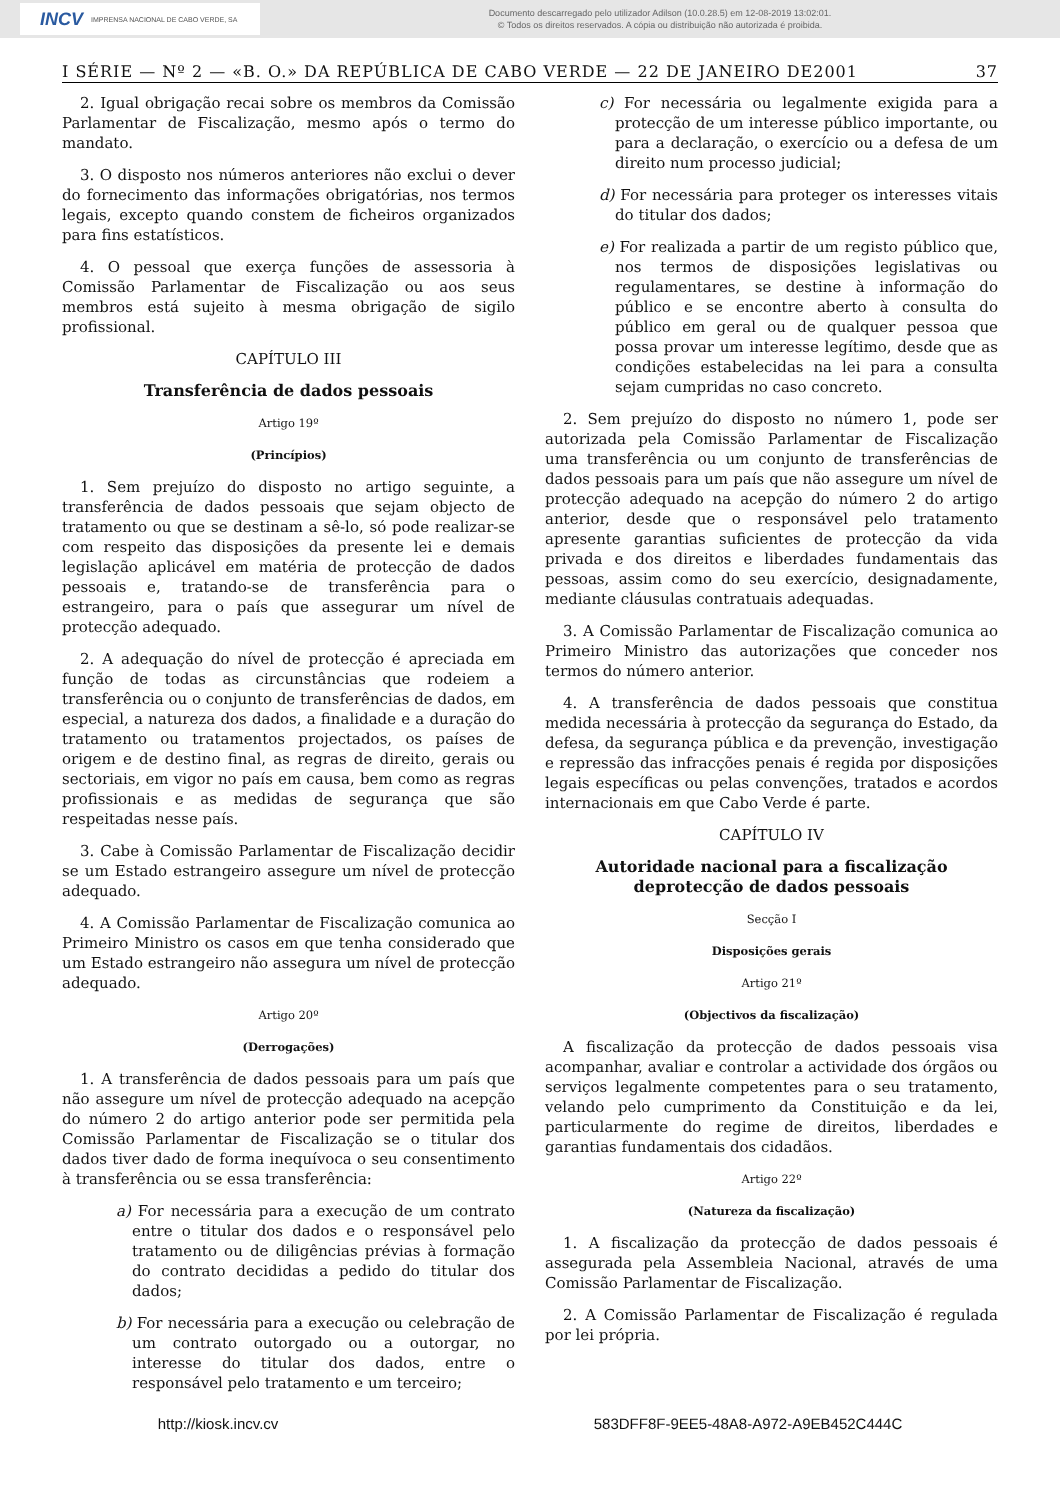INCV IMPRENSA NACIONAL DE CABO VERDE, SA
Documento descarregado pelo utilizador Adilson (10.0.28.5) em 12-08-2019 13:02:01.
© Todos os direitos reservados. A cópia ou distribuição não autorizada é proibida.
I SÉRIE — Nº 2 — «B. O.» DA REPÚBLICA DE CABO VERDE — 22 DE JANEIRO DE2001 37
2. Igual obrigação recai sobre os membros da Comissão Parlamentar de Fiscalização, mesmo após o termo do mandato.
3. O disposto nos números anteriores não exclui o dever do fornecimento das informações obrigatórias, nos termos legais, excepto quando constem de ficheiros organizados para fins estatísticos.
4. O pessoal que exerça funções de assessoria à Comissão Parlamentar de Fiscalização ou aos seus membros está sujeito à mesma obrigação de sigilo profissional.
CAPÍTULO III
Transferência de dados pessoais
Artigo 19º
(Princípios)
1. Sem prejuízo do disposto no artigo seguinte, a transferência de dados pessoais que sejam objecto de tratamento ou que se destinam a sê-lo, só pode realizar-se com respeito das disposições da presente lei e demais legislação aplicável em matéria de protecção de dados pessoais e, tratando-se de transferência para o estrangeiro, para o país que assegurar um nível de protecção adequado.
2. A adequação do nível de protecção é apreciada em função de todas as circunstâncias que rodeiem a transferência ou o conjunto de transferências de dados, em especial, a natureza dos dados, a finalidade e a duração do tratamento ou tratamentos projectados, os países de origem e de destino final, as regras de direito, gerais ou sectoriais, em vigor no país em causa, bem como as regras profissionais e as medidas de segurança que são respeitadas nesse país.
3. Cabe à Comissão Parlamentar de Fiscalização decidir se um Estado estrangeiro assegure um nível de protecção adequado.
4. A Comissão Parlamentar de Fiscalização comunica ao Primeiro Ministro os casos em que tenha considerado que um Estado estrangeiro não assegura um nível de protecção adequado.
Artigo 20º
(Derrogações)
1. A transferência de dados pessoais para um país que não assegure um nível de protecção adequado na acepção do número 2 do artigo anterior pode ser permitida pela Comissão Parlamentar de Fiscalização se o titular dos dados tiver dado de forma inequívoca o seu consentimento à transferência ou se essa transferência:
a) For necessária para a execução de um contrato entre o titular dos dados e o responsável pelo tratamento ou de diligências prévias à formação do contrato decididas a pedido do titular dos dados;
b) For necessária para a execução ou celebração de um contrato outorgado ou a outorgar, no interesse do titular dos dados, entre o responsável pelo tratamento e um terceiro;
c) For necessária ou legalmente exigida para a protecção de um interesse público importante, ou para a declaração, o exercício ou a defesa de um direito num processo judicial;
d) For necessária para proteger os interesses vitais do titular dos dados;
e) For realizada a partir de um registo público que, nos termos de disposições legislativas ou regulamentares, se destine à informação do público e se encontre aberto à consulta do público em geral ou de qualquer pessoa que possa provar um interesse legítimo, desde que as condições estabelecidas na lei para a consulta sejam cumpridas no caso concreto.
2. Sem prejuízo do disposto no número 1, pode ser autorizada pela Comissão Parlamentar de Fiscalização uma transferência ou um conjunto de transferências de dados pessoais para um país que não assegure um nível de protecção adequado na acepção do número 2 do artigo anterior, desde que o responsável pelo tratamento apresente garantias suficientes de protecção da vida privada e dos direitos e liberdades fundamentais das pessoas, assim como do seu exercício, designadamente, mediante cláusulas contratuais adequadas.
3. A Comissão Parlamentar de Fiscalização comunica ao Primeiro Ministro das autorizações que conceder nos termos do número anterior.
4. A transferência de dados pessoais que constitua medida necessária à protecção da segurança do Estado, da defesa, da segurança pública e da prevenção, investigação e repressão das infracções penais é regida por disposições legais específicas ou pelas convenções, tratados e acordos internacionais em que Cabo Verde é parte.
CAPÍTULO IV
Autoridade nacional para a fiscalização deprotecção de dados pessoais
Secção I
Disposições gerais
Artigo 21º
(Objectivos da fiscalização)
A fiscalização da protecção de dados pessoais visa acompanhar, avaliar e controlar a actividade dos órgãos ou serviços legalmente competentes para o seu tratamento, velando pelo cumprimento da Constituição e da lei, particularmente do regime de direitos, liberdades e garantias fundamentais dos cidadãos.
Artigo 22º
(Natureza da fiscalização)
1. A fiscalização da protecção de dados pessoais é assegurada pela Assembleia Nacional, através de uma Comissão Parlamentar de Fiscalização.
2. A Comissão Parlamentar de Fiscalização é regulada por lei própria.
http://kiosk.incv.cv 583DFF8F-9EE5-48A8-A972-A9EB452C444C